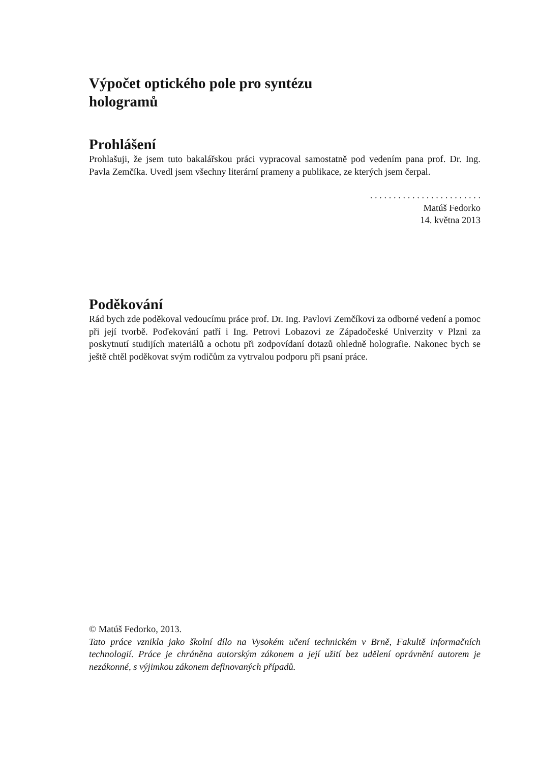Výpočet optického pole pro syntézu
hologramů
Prohlášení
Prohlašuji, že jsem tuto bakalářskou práci vypracoval samostatně pod vedením pana prof. Dr. Ing. Pavla Zemčíka. Uvedl jsem všechny literární prameny a publikace, ze kterých jsem čerpal.
. . . . . . . . . . . . . . . . . . . . . . . .
Matúš Fedorko
14. května 2013
Poděkování
Rád bych zde poděkoval vedoucímu práce prof. Dr. Ing. Pavlovi Zemčíkovi za odborné vedení a pomoc při její tvorbě. Poďekování patří i Ing. Petrovi Lobazovi ze Západočeské Univerzity v Plzni za poskytnutí studijích materiálů a ochotu při zodpovídaní dotazů ohledně holografie. Nakonec bych se ještě chtěl poděkovat svým rodičům za vytrvalou podporu při psaní práce.
© Matúš Fedorko, 2013.
Tato práce vznikla jako školní dílo na Vysokém učení technickém v Brně, Fakultě informačních technologií. Práce je chráněna autorským zákonem a její užití bez udělení oprávnění autorem je nezákonné, s výjimkou zákonem definovaných případů.